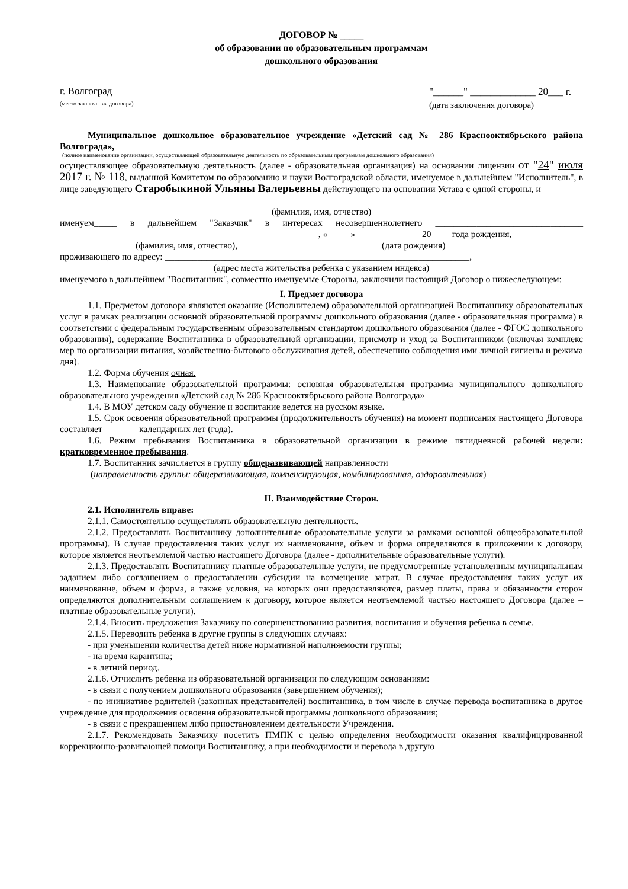ДОГОВОР № _____
об образовании по образовательным программам
дошкольного образования
г. Волгоград
(место заключения договора)
"______" _____________ 20___ г.
(дата заключения договора)
Муниципальное дошкольное образовательное учреждение «Детский сад № 286 Краснооктябрьского района Волгограда»,
(полное наименование организации, осуществляющей образовательную деятельность по образовательным программам дошкольного образования)
осуществляющее образовательную деятельность (далее - образовательная организация) на основании лицензии от "24" июля 2017 г. № 118, выданной Комитетом по образованию и науки Волгоградской области, именуемое в дальнейшем "Исполнитель", в лице заведующего Старобыкиной Ульяны Валерьевны действующего на основании Устава с одной стороны, и
________________________________________________________________________________________________
(фамилия, имя, отчество)
именуем_____ в дальнейшем "Заказчик" в интересах несовершеннолетнего ________________________________ ________________________________________________________, «_____» ______________20____ года рождения,
(фамилия, имя, отчество), (дата рождения)
проживающего по адресу: __________________________________________________________________,
(адрес места жительства ребенка с указанием индекса)
именуемого в дальнейшем "Воспитанник", совместно именуемые Стороны, заключили настоящий Договор о нижеследующем:
I. Предмет договора
1.1. Предметом договора являются оказание (Исполнителем) образовательной организацией Воспитаннику образовательных услуг в рамках реализации основной образовательной программы дошкольного образования (далее - образовательная программа) в соответствии с федеральным государственным образовательным стандартом дошкольного образования (далее - ФГОС дошкольного образования), содержание Воспитанника в образовательной организации, присмотр и уход за Воспитанником (включая комплекс мер по организации питания, хозяйственно-бытового обслуживания детей, обеспечению соблюдения ими личной гигиены и режима дня).
1.2. Форма обучения очная.
1.3. Наименование образовательной программы: основная образовательная программа муниципального дошкольного образовательного учреждения «Детский сад № 286 Краснооктябрьского района Волгограда»
1.4. В МОУ детском саду обучение и воспитание ведется на русском языке.
1.5. Срок освоения образовательной программы (продолжительность обучения) на момент подписания настоящего Договора составляет _______ календарных лет (года).
1.6. Режим пребывания Воспитанника в образовательной организации в режиме пятидневной рабочей недели: кратковременное пребывания.
1.7. Воспитанник зачисляется в группу общеразвивающей направленности
(направленность группы: общеразвивающая, компенсирующая, комбинированная, оздоровительная)
II. Взаимодействие Сторон.
2.1. Исполнитель вправе:
2.1.1. Самостоятельно осуществлять образовательную деятельность.
2.1.2. Предоставлять Воспитаннику дополнительные образовательные услуги за рамками основной общеобразовательной программы). В случае предоставления таких услуг их наименование, объем и форма определяются в приложении к договору, которое является неотъемлемой частью настоящего Договора (далее - дополнительные образовательные услуги).
2.1.3. Предоставлять Воспитаннику платные образовательные услуги, не предусмотренные установленным муниципальным заданием либо соглашением о предоставлении субсидии на возмещение затрат. В случае предоставления таких услуг их наименование, объем и форма, а также условия, на которых они предоставляются, размер платы, права и обязанности сторон определяются дополнительным соглашением к договору, которое является неотъемлемой частью настоящего Договора (далее – платные образовательные услуги).
2.1.4. Вносить предложения Заказчику по совершенствованию развития, воспитания и обучения ребенка в семье.
2.1.5. Переводить ребенка в другие группы в следующих случаях:
- при уменьшении количества детей ниже нормативной наполняемости группы;
- на время карантина;
- в летний период.
2.1.6. Отчислить ребенка из образовательной организации по следующим основаниям:
- в связи с получением дошкольного образования (завершением обучения);
- по инициативе родителей (законных представителей) воспитанника, в том числе в случае перевода воспитанника в другое учреждение для продолжения освоения образовательной программы дошкольного образования;
- в связи с прекращением либо приостановлением деятельности Учреждения.
2.1.7. Рекомендовать Заказчику посетить ПМПК с целью определения необходимости оказания квалифицированной коррекционно-развивающей помощи Воспитаннику, а при необходимости и перевода в другую